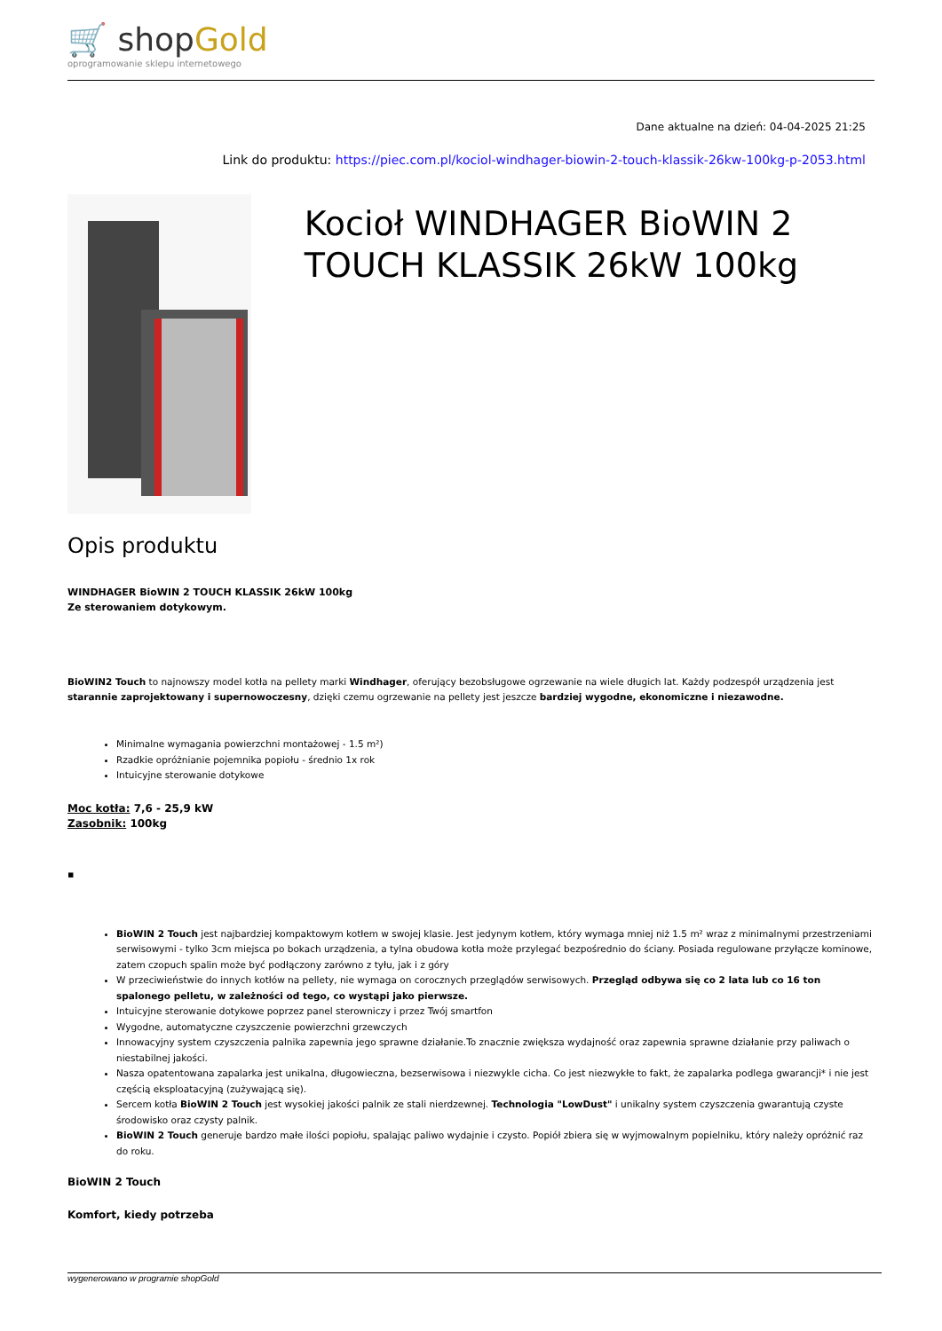🛒 shopGold
oprogramowanie sklepu internetowego
Dane aktualne na dzień: 04-04-2025 21:25
Link do produktu: https://piec.com.pl/kociol-windhager-biowin-2-touch-klassik-26kw-100kg-p-2053.html
Kocioł WINDHAGER BioWIN 2 TOUCH KLASSIK 26kW 100kg
Opis produktu
WINDHAGER BioWIN 2 TOUCH KLASSIK 26kW 100kg
Ze sterowaniem dotykowym.
BioWIN2 Touch to najnowszy model kotła na pellety marki Windhager, oferujący bezobsługowe ogrzewanie na wiele długich lat. Każdy podzespół urządzenia jest starannie zaprojektowany i supernowoczesny, dzięki czemu ogrzewanie na pellety jest jeszcze bardziej wygodne, ekonomiczne i niezawodne.
Minimalne wymagania powierzchni montażowej - 1.5 m²)
Rzadkie opróżnianie pojemnika popiołu - średnio 1x rok
Intuicyjne sterowanie dotykowe
Moc kotła: 7,6 - 25,9 kW
Zasobnik: 100kg
▪
BioWIN 2 Touch jest najbardziej kompaktowym kotłem w swojej klasie. Jest jedynym kotłem, który wymaga mniej niż 1.5 m² wraz z minimalnymi przestrzeniami serwisowymi - tylko 3cm miejsca po bokach urządzenia, a tylna obudowa kotła może przylegać bezpośrednio do ściany. Posiada regulowane przyłącze kominowe, zatem czopuch spalin może być podłączony zarówno z tyłu, jak i z góry
W przeciwieństwie do innych kotłów na pellety, nie wymaga on corocznych przeglądów serwisowych. Przegląd odbywa się co 2 lata lub co 16 ton spalonego pelletu, w zależności od tego, co wystąpi jako pierwsze.
Intuicyjne sterowanie dotykowe poprzez panel sterowniczy i przez Twój smartfon
Wygodne, automatyczne czyszczenie powierzchni grzewczych
Innowacyjny system czyszczenia palnika zapewnia jego sprawne działanie.To znacznie zwiększa wydajność oraz zapewnia sprawne działanie przy paliwach o niestabilnej jakości.
Nasza opatentowana zapalarka jest unikalna, długowieczna, bezserwisowa i niezwykle cicha. Co jest niezwykłe to fakt, że zapalarka podlega gwarancji* i nie jest częścią eksploatacyjną (zużywającą się).
Sercem kotła BioWIN 2 Touch jest wysokiej jakości palnik ze stali nierdzewnej. Technologia "LowDust" i unikalny system czyszczenia gwarantują czyste środowisko oraz czysty palnik.
BioWIN 2 Touch generuje bardzo małe ilości popiołu, spalając paliwo wydajnie i czysto. Popiół zbiera się w wyjmowalnym popielniku, który należy opróżnić raz do roku.
BioWIN 2 Touch
Komfort, kiedy potrzeba
wygenerowano w programie shopGold